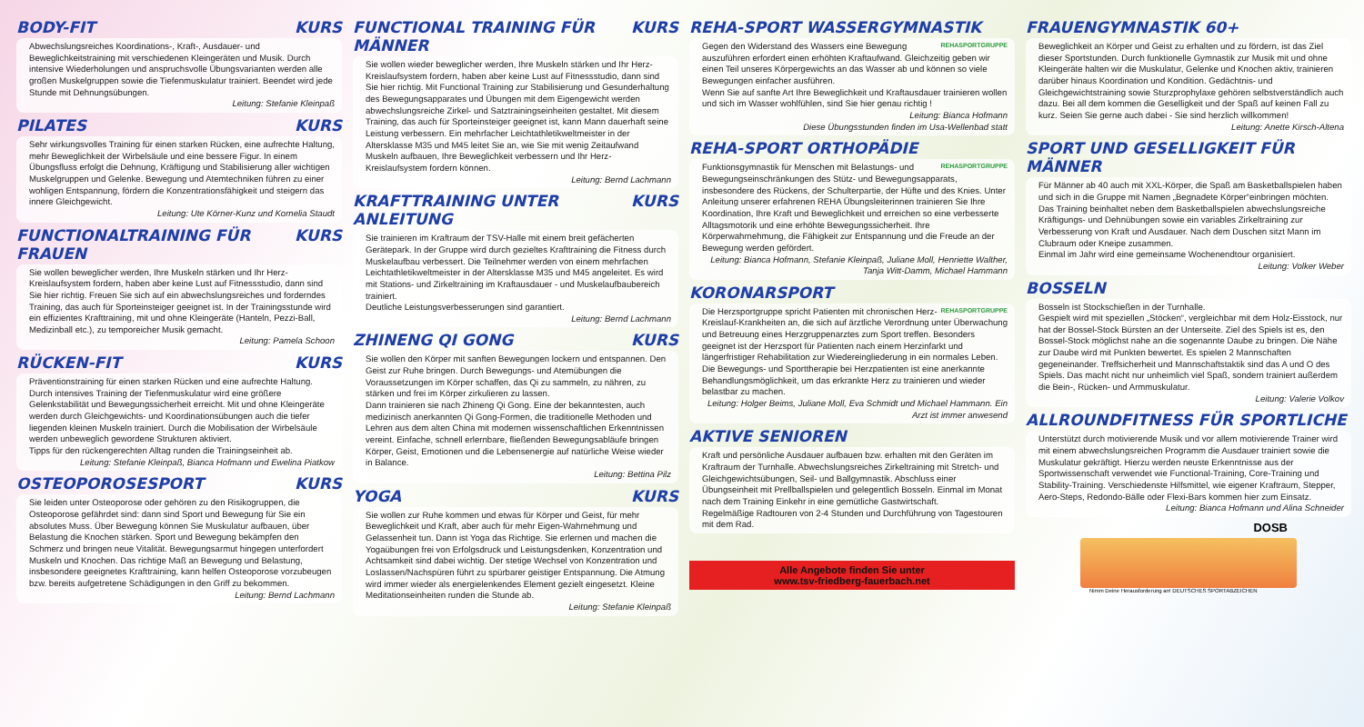BODY-FIT KURS
Abwechslungsreiches Koordinations-, Kraft-, Ausdauer- und Beweglichkeitstraining mit verschiedenen Kleingeräten und Musik. Durch intensive Wiederholungen und anspruchsvolle Übungsvarianten werden alle großen Muskelgruppen sowie die Tiefenmuskulatur trainiert. Beendet wird jede Stunde mit Dehnungsübungen.
Leitung: Stefanie Kleinpaß
PILATES KURS
Sehr wirkungsvolles Training für einen starken Rücken, eine aufrechte Haltung, mehr Beweglichkeit der Wirbelsäule und eine bessere Figur. In einem Übungsfluss erfolgt die Dehnung, Kräftigung und Stabilisierung aller wichtigen Muskelgruppen und Gelenke. Bewegung und Atemtechniken führen zu einer wohligen Entspannung, fördern die Konzentrationsfähigkeit und steigern das innere Gleichgewicht.
Leitung: Ute Körner-Kunz und Kornelia Staudt
FUNCTIONALTRAINING FÜR FRAUEN KURS
Sie wollen beweglicher werden, Ihre Muskeln stärken und Ihr Herz-Kreislaufsystem fordern, haben aber keine Lust auf Fitnessstudio, dann sind Sie hier richtig. Freuen Sie sich auf ein abwechslungsreiches und forderndes Training, das auch für Sporteinsteiger geeignet ist. In der Trainingsstunde wird ein effizientes Krafttraining, mit und ohne Kleingeräte (Hanteln, Pezzi-Ball, Medizinball etc.), zu temporeicher Musik gemacht.
Leitung: Pamela Schoon
RÜCKEN-FIT KURS
Präventionstraining für einen starken Rücken und eine aufrechte Haltung. Durch intensives Training der Tiefenmuskulatur wird eine größere Gelenkstabilität und Bewegungssicherheit erreicht. Mit und ohne Kleingeräte werden durch Gleichgewichts- und Koordinationsübungen auch die tiefer liegenden kleinen Muskeln trainiert. Durch die Mobilisation der Wirbelsäule werden unbeweglich gewordene Strukturen aktiviert.
Tipps für den rückengerechten Alltag runden die Trainingseinheit ab.
Leitung: Stefanie Kleinpaß, Bianca Hofmann und Ewelina Piatkow
OSTEOPOROSESPORT KURS
Sie leiden unter Osteoporose oder gehören zu den Risikogruppen, die Osteoporose gefährdet sind: dann sind Sport und Bewegung für Sie ein absolutes Muss. Über Bewegung können Sie Muskulatur aufbauen, über Belastung die Knochen stärken. Sport und Bewegung bekämpfen den Schmerz und bringen neue Vitalität. Bewegungsarmut hingegen unterfordert Muskeln und Knochen. Das richtige Maß an Bewegung und Belastung, insbesondere geeignetes Krafttraining, kann helfen Osteoporose vorzubeugen bzw. bereits aufgetretene Schädigungen in den Griff zu bekommen.
Leitung: Bernd Lachmann
FUNCTIONAL TRAINING FÜR MÄNNER KURS
Sie wollen wieder beweglicher werden, Ihre Muskeln stärken und Ihr Herz-Kreislaufsystem fordern, haben aber keine Lust auf Fitnessstudio, dann sind Sie hier richtig. Mit Functional Training zur Stabilisierung und Gesunderhaltung des Bewegungsapparates und Übungen mit dem Eigengewicht werden abwechslungsreiche Zirkel- und Satztrainingseinheiten gestaltet. Mit diesem Training, das auch für Sporteinsteiger geeignet ist, kann Mann dauerhaft seine Leistung verbessern. Ein mehrfacher Leichtathletikweltmeister in der Altersklasse M35 und M45 leitet Sie an, wie Sie mit wenig Zeitaufwand Muskeln aufbauen, Ihre Beweglichkeit verbessern und Ihr Herz-Kreislaufsystem fordern können.
Leitung: Bernd Lachmann
KRAFTTRAINING UNTER ANLEITUNG KURS
Sie trainieren im Kraftraum der TSV-Halle mit einem breit gefächerten Gerätepark. In der Gruppe wird durch gezieltes Krafttraining die Fitness durch Muskelaufbau verbessert. Die Teilnehmer werden von einem mehrfachen Leichtathletikweltmeister in der Altersklasse M35 und M45 angeleitet. Es wird mit Stations- und Zirkeltraining im Kraftausdauer - und Muskelaufbaubereich trainiert.
Deutliche Leistungsverbesserungen sind garantiert.
Leitung: Bernd Lachmann
ZHINENG QI GONG KURS
Sie wollen den Körper mit sanften Bewegungen lockern und entspannen. Den Geist zur Ruhe bringen. Durch Bewegungs- und Atemübungen die Voraussetzungen im Körper schaffen, das Qi zu sammeln, zu nähren, zu stärken und frei im Körper zirkulieren zu lassen.
Dann trainieren sie nach Zhineng Qi Gong. Eine der bekanntesten, auch medizinisch anerkannten Qi Gong-Formen, die traditionelle Methoden und Lehren aus dem alten China mit modernen wissenschaftlichen Erkenntnissen vereint. Einfache, schnell erlernbare, fließenden Bewegungsabläufe bringen Körper, Geist, Emotionen und die Lebensenergie auf natürliche Weise wieder in Balance.
Leitung: Bettina Pilz
YOGA KURS
Sie wollen zur Ruhe kommen und etwas für Körper und Geist, für mehr Beweglichkeit und Kraft, aber auch für mehr Eigen-Wahrnehmung und Gelassenheit tun. Dann ist Yoga das Richtige. Sie erlernen und machen die Yogaübungen frei von Erfolgsdruck und Leistungsdenken, Konzentration und Achtsamkeit sind dabei wichtig. Der stetige Wechsel von Konzentration und Loslassen/Nachspüren führt zu spürbarer geistiger Entspannung. Die Atmung wird immer wieder als energielenkendes Element gezielt eingesetzt. Kleine Meditationseinheiten runden die Stunde ab.
Leitung: Stefanie Kleinpaß
REHA-SPORT WASSERGYMNASTIK
REHASPORTGRUPPE
Gegen den Widerstand des Wassers eine Bewegung auszuführen erfordert einen erhöhten Kraftaufwand. Gleichzeitig geben wir einen Teil unseres Körpergewichts an das Wasser ab und können so viele Bewegungen einfacher ausführen.
Wenn Sie auf sanfte Art Ihre Beweglichkeit und Kraftausdauer trainieren wollen und sich im Wasser wohlfühlen, sind Sie hier genau richtig !
Leitung: Bianca Hofmann
Diese Übungsstunden finden im Usa-Wellenbad statt
REHA-SPORT ORTHOPÄDIE
REHASPORTGRUPPE
Funktionsgymnastik für Menschen mit Belastungs- und Bewegungseinschränkungen des Stütz- und Bewegungsapparats, insbesondere des Rückens, der Schulterpartie, der Hüfte und des Knies. Unter Anleitung unserer erfahrenen REHA Übungsleiterinnen trainieren Sie Ihre Koordination, Ihre Kraft und Beweglichkeit und erreichen so eine verbesserte Alltagsmotorik und eine erhöhte Bewegungssicherheit. Ihre Körperwahrnehmung, die Fähigkeit zur Entspannung und die Freude an der Bewegung werden gefördert.
Leitung: Bianca Hofmann, Stefanie Kleinpaß, Juliane Moll, Henriette Walther, Tanja Witt-Damm, Michael Hammann
KORONARSPORT
REHASPORTGRUPPE
Die Herzsportgruppe spricht Patienten mit chronischen Herz-Kreislauf-Krankheiten an, die sich auf ärztliche Verordnung unter Überwachung und Betreuung eines Herzgruppenarztes zum Sport treffen. Besonders geeignet ist der Herzsport für Patienten nach einem Herzinfarkt und längerfristiger Rehabilitation zur Wiedereingliederung in ein normales Leben. Die Bewegungs- und Sporttherapie bei Herzpatienten ist eine anerkannte Behandlungsmöglichkeit, um das erkrankte Herz zu trainieren und wieder belastbar zu machen.
Leitung: Holger Beims, Juliane Moll, Eva Schmidt und Michael Hammann. Ein Arzt ist immer anwesend
AKTIVE SENIOREN
Kraft und persönliche Ausdauer aufbauen bzw. erhalten mit den Geräten im Kraftraum der Turnhalle. Abwechslungsreiches Zirkeltraining mit Stretch- und Gleichgewichtsübungen, Seil- und Ballgymnastik. Abschluss einer Übungseinheit mit Prellballspielen und gelegentlich Bosseln. Einmal im Monat nach dem Training Einkehr in eine gemütliche Gastwirtschaft.
Regelmäßige Radtouren von 2-4 Stunden und Durchführung von Tagestouren mit dem Rad.
Alle Angebote finden Sie unter
www.tsv-friedberg-fauerbach.net
FRAUENGYMNASTIK 60+
Beweglichkeit an Körper und Geist zu erhalten und zu fördern, ist das Ziel dieser Sportstunden. Durch funktionelle Gymnastik zur Musik mit und ohne Kleingeräte halten wir die Muskulatur, Gelenke und Knochen aktiv, trainieren darüber hinaus Koordination und Kondition. Gedächtnis- und Gleichgewichtstraining sowie Sturzprophylaxe gehören selbstverständlich auch dazu. Bei all dem kommen die Geselligkeit und der Spaß auf keinen Fall zu kurz. Seien Sie gerne auch dabei - Sie sind herzlich willkommen!
Leitung: Anette Kirsch-Altena
SPORT UND GESELLIGKEIT FÜR MÄNNER
Für Männer ab 40 auch mit XXL-Körper, die Spaß am Basketballspielen haben und sich in die Gruppe mit Namen „Begnadete Körper“einbringen möchten. Das Training beinhaltet neben dem Basketballspielen abwechslungsreiche Kräftigungs- und Dehnübungen sowie ein variables Zirkeltraining zur Verbesserung von Kraft und Ausdauer. Nach dem Duschen sitzt Mann im Clubraum oder Kneipe zusammen.
Einmal im Jahr wird eine gemeinsame Wochenendtour organisiert.
Leitung: Volker Weber
BOSSELN
Bosseln ist Stockschießen in der Turnhalle.
Gespielt wird mit speziellen „Stöcken“, vergleichbar mit dem Holz-Eisstock, nur hat der Bossel-Stock Bürsten an der Unterseite. Ziel des Spiels ist es, den Bossel-Stock möglichst nahe an die sogenannte Daube zu bringen. Die Nähe zur Daube wird mit Punkten bewertet. Es spielen 2 Mannschaften gegeneinander. Treffsicherheit und Mannschaftstaktik sind das A und O des Spiels. Das macht nicht nur unheimlich viel Spaß, sondern trainiert außerdem die Bein-, Rücken- und Armmuskulatur.
Leitung: Valerie Volkov
ALLROUNDFITNESS FÜR SPORTLICHE
Unterstützt durch motivierende Musik und vor allem motivierende Trainer wird mit einem abwechslungsreichen Programm die Ausdauer trainiert sowie die Muskulatur gekräftigt. Hierzu werden neuste Erkenntnisse aus der Sportwissenschaft verwendet wie Functional-Training, Core-Training und Stability-Training. Verschiedenste Hilfsmittel, wie eigener Kraftraum, Stepper, Aero-Steps, Redondo-Bälle oder Flexi-Bars kommen hier zum Einsatz.
Leitung: Bianca Hofmann und Alina Schneider
DOSB
Nimm Deine Herausforderung an! DEUTSCHES SPORTABZEICHEN